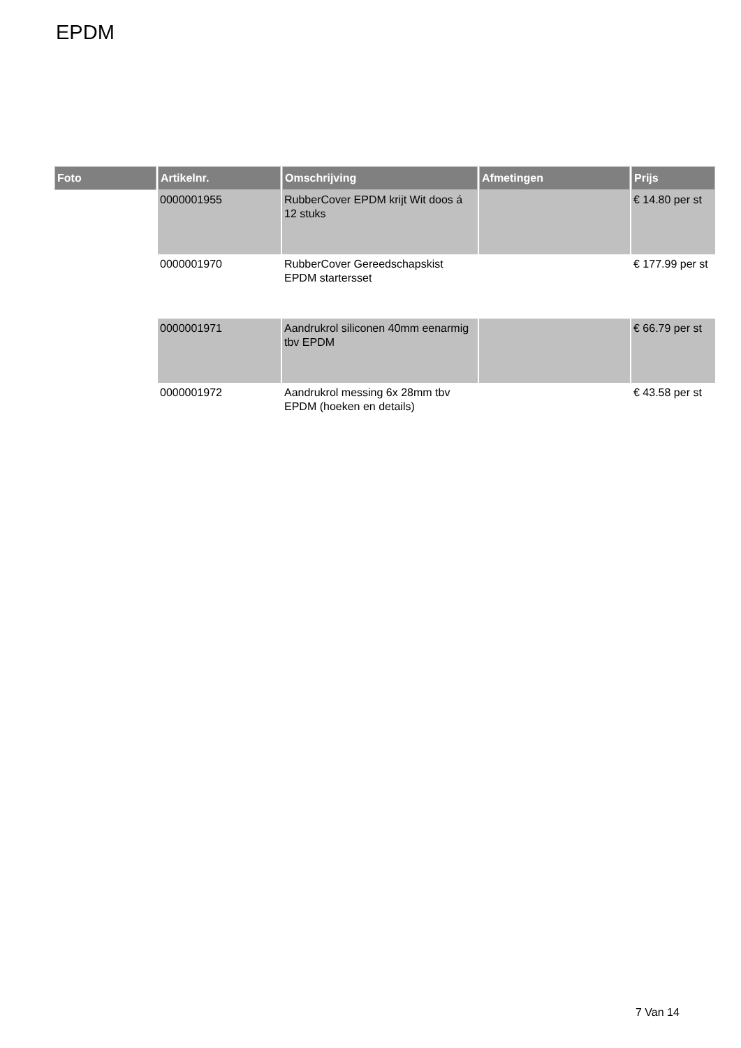EPDM
| Foto | Artikelnr. | Omschrijving | Afmetingen | Prijs |
| --- | --- | --- | --- | --- |
| | 0000001955 | RubberCover EPDM krijt Wit doos á 12 stuks | | € 14.80 per st |
| | 0000001970 | RubberCover Gereedschapskist EPDM startersset | | € 177.99 per st |
| | 0000001971 | Aandrukrol siliconen 40mm eenarmig tbv EPDM | | € 66.79 per st |
| | 0000001972 | Aandrukrol messing 6x 28mm tbv EPDM (hoeken en details) | | € 43.58 per st |
7 Van 14